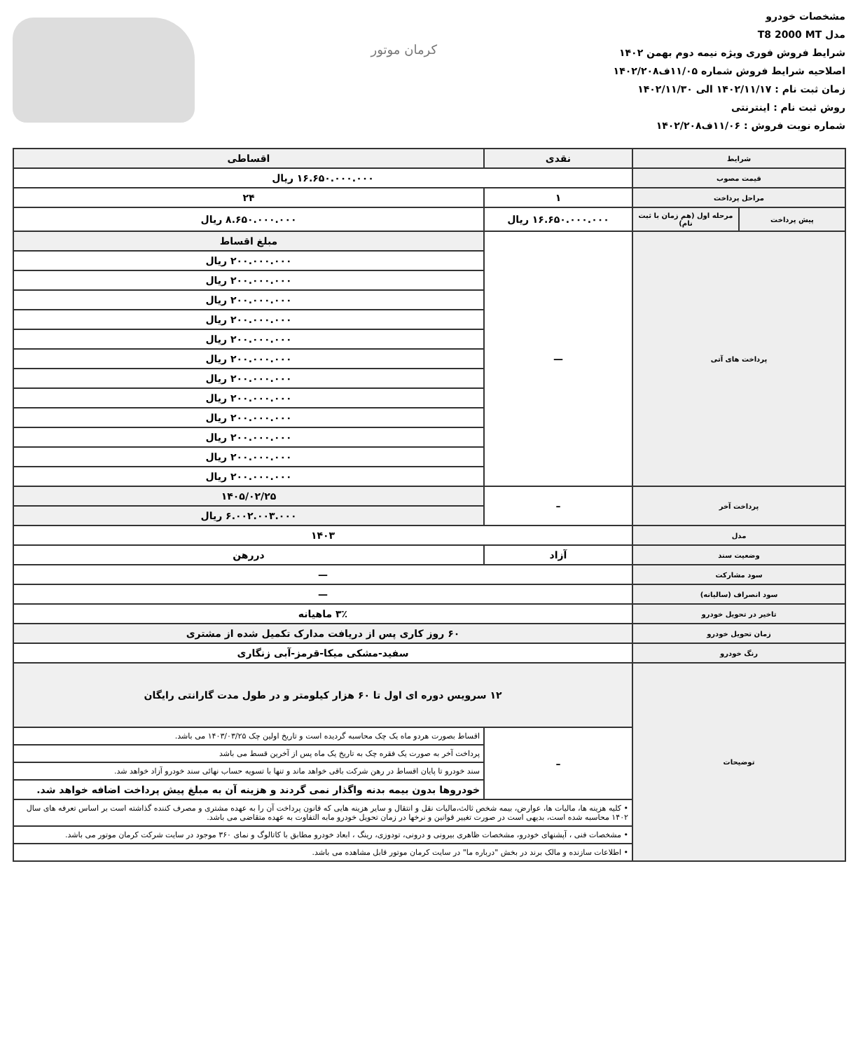مشخصات خودرو
مدل T8 2000 MT
شرایط فروش فوری ویژه نیمه دوم بهمن ۱۴۰۲
اصلاحیه شرایط فروش شماره ۱۱/۰۵ف۱۴۰۲/۲۰۸
زمان ثبت نام : ۱۴۰۲/۱۱/۱۷ الی ۱۴۰۲/۱۱/۳۰
روش ثبت نام : اینترنتی
شماره نوبت فروش : ۱۱/۰۶ف۱۴۰۲/۲۰۸
کرمان موتور
| شرایط | | نقدی | اقساطی |
| --- | --- | --- | --- |
| قیمت مصوب | | ۱۶.۶۵۰.۰۰۰.۰۰۰ ریال | |
| مراحل پرداخت | | ۱ | ۲۴ |
| پیش پرداخت | مرحله اول (هم زمان با ثبت نام) | ۱۶.۶۵۰.۰۰۰.۰۰۰ ریال | ۸.۶۵۰.۰۰۰.۰۰۰ ریال |
| پرداخت های آتی | | — | مبلغ اقساط |
| | | | ۲۰۰.۰۰۰.۰۰۰ ریال |
| | | | ۲۰۰.۰۰۰.۰۰۰ ریال |
| | | | ۲۰۰.۰۰۰.۰۰۰ ریال |
| | | | ۲۰۰.۰۰۰.۰۰۰ ریال |
| | | | ۲۰۰.۰۰۰.۰۰۰ ریال |
| | | | ۲۰۰.۰۰۰.۰۰۰ ریال |
| | | | ۲۰۰.۰۰۰.۰۰۰ ریال |
| | | | ۲۰۰.۰۰۰.۰۰۰ ریال |
| | | | ۲۰۰.۰۰۰.۰۰۰ ریال |
| | | | ۲۰۰.۰۰۰.۰۰۰ ریال |
| | | | ۲۰۰.۰۰۰.۰۰۰ ریال |
| | | | ۲۰۰.۰۰۰.۰۰۰ ریال |
| پرداخت آخر | | – | ۱۴۰۵/۰۲/۲۵ |
| | | | ۶.۰۰۲.۰۰۳.۰۰۰ ریال |
| مدل | | ۱۴۰۳ | |
| وضعیت سند | | آزاد | دررهن |
| سود مشارکت | | — | |
| سود انصراف (سالیانه) | | — | |
| تاخیر در تحویل خودرو | | ۳٪ ماهیانه | |
| زمان تحویل خودرو | | ۶۰ روز کاری پس از دریافت مدارک تکمیل شده از مشتری | |
| رنگ خودرو | | سفید-مشکی میکا-قرمز-آبی زنگاری | |
| توضیحات | | ۱۲ سرویس دوره ای اول تا ۶۰ هزار کیلومتر و در طول مدت گارانتی رایگان | |
| | | – | اقساط بصورت هردو ماه یک چک محاسبه گردیده است و تاریخ اولین چک ۱۴۰۳/۰۳/۲۵ می باشد. |
| | | | پرداخت آخر به صورت یک فقره چک به تاریخ یک ماه پس از آخرین قسط می باشد |
| | | | سند خودرو تا پایان اقساط در رهن شرکت باقی خواهد ماند و تنها با تسویه حساب نهائی سند خودرو آزاد خواهد شد. |
| | | | خودروها بدون بیمه بدنه واگذار نمی گردند و هزینه آن به مبلغ پیش پرداخت اضافه خواهد شد. |
| | | • کلیه هزینه ها، مالیات ها، عوارض، بیمه شخص ثالث،مالیات نقل و انتقال و سایر هزینه هایی که قانون پرداخت آن را به عهده مشتری و مصرف کننده گذاشته است بر اساس تعرفه های سال ۱۴۰۲ محاسبه شده است، بدیهی است در صورت تغییر قوانین و نرخها در زمان تحویل خودرو مابه التفاوت به عهده متقاضی می باشد. | |
| | | • مشخصات فنی ، آپشنهای خودرو، مشخصات ظاهری بیرونی و درونی، تودوزی، رینگ ، ابعاد خودرو مطابق با کاتالوگ و نمای ۳۶۰ موجود در سایت شرکت کرمان موتور می باشد. | |
| | | • اطلاعات سازنده و مالک برند در بخش "درباره ما" در سایت کرمان موتور قابل مشاهده می باشد. | |